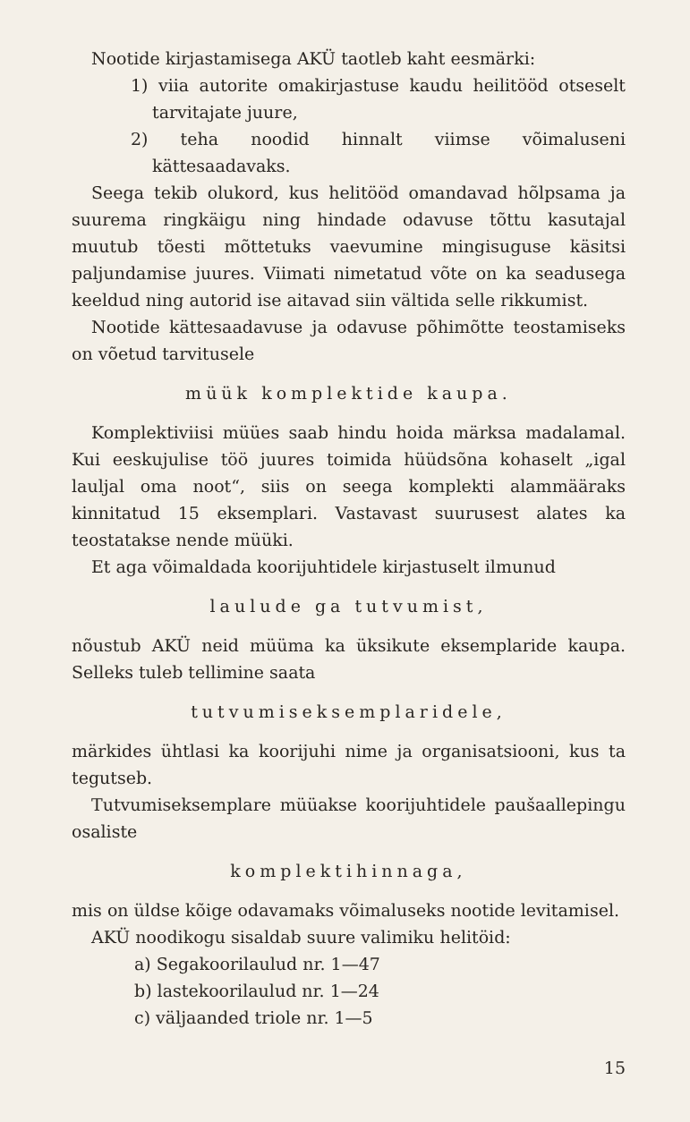Nootide kirjastamisega AKÜ taotleb kaht eesmärki:
1) viia autorite omakirjastuse kaudu heilitööd otseselt tarvitajate juure,
2) teha noodid hinnalt viimse võimaluseni kättesaadavaks.
Seega tekib olukord, kus helitööd omandavad hõlpsama ja suurema ringkäigu ning hindade odavuse tõttu kasutajal muutub tõesti mõttetuks vaevumine mingisuguse käsitsi paljundamise juures. Viimati nimetatud võte on ka seadusega keeldud ning autorid ise aitavad siin vältida selle rikkumist.
Nootide kättesaadavuse ja odavuse põhimõtte teostamiseks on võetud tarvitusele
müük komplektide kaupa.
Komplektiviisi müües saab hindu hoida märksa madalamal. Kui eeskujulise töö juures toimida hüüdsõna kohaselt „igal lauljal oma noot“, siis on seega komplekti alammääraks kinnitatud 15 eksemplari. Vastavast suurusest alates ka teostatakse nende müüki.
Et aga võimaldada koorijuhtidele kirjastuselt ilmunud
laulude ga tutvumist,
nõustub AKÜ neid müüma ka üksikute eksemplaride kaupa. Selleks tuleb tellimine saata
tutvumiseksemplaridele,
märkides ühtlasi ka koorijuhi nime ja organisatsiooni, kus ta tegutseb.
Tutvumiseksemplare müüakse koorijuhtidele paušaallepingu osaliste
komplektihinnaga,
mis on üldse kõige odavamaks võimaluseks nootide levitamisel.
AKÜ noodikogu sisaldab suure valimiku helitöid:
a) Segakoorilaulud nr. 1—47
b) lastekoorilaulud nr. 1—24
c) väljaanded triole nr. 1—5
15